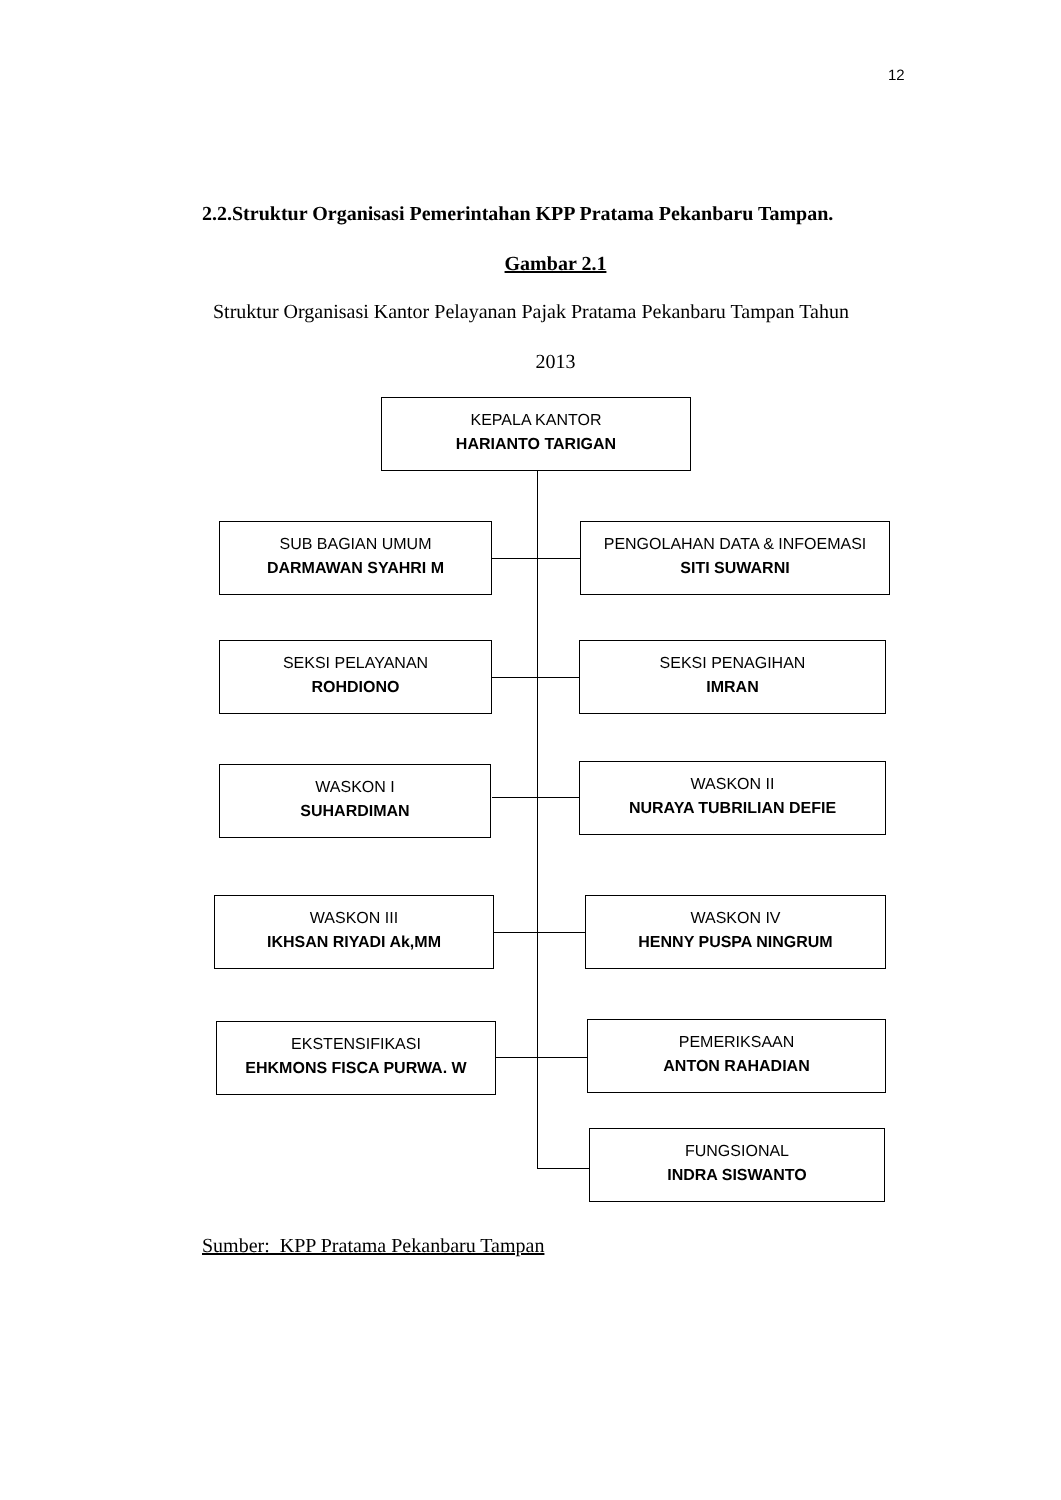12
2.2.Struktur Organisasi Pemerintahan KPP Pratama Pekanbaru Tampan.
Gambar 2.1
Struktur Organisasi Kantor Pelayanan Pajak Pratama Pekanbaru Tampan Tahun
2013
KEPALA KANTOR
HARIANTO TARIGAN
SUB BAGIAN UMUM
DARMAWAN SYAHRI M
PENGOLAHAN DATA & INFOEMASI
SITI SUWARNI
SEKSI PELAYANAN
ROHDIONO
SEKSI PENAGIHAN
IMRAN
WASKON I
SUHARDIMAN
WASKON II
NURAYA TUBRILIAN DEFIE
WASKON III
IKHSAN RIYADI Ak,MM
WASKON IV
HENNY PUSPA NINGRUM
EKSTENSIFIKASI
EHKMONS FISCA PURWA. W
PEMERIKSAAN
ANTON RAHADIAN
FUNGSIONAL
INDRA SISWANTO
Sumber: KPP Pratama Pekanbaru Tampan